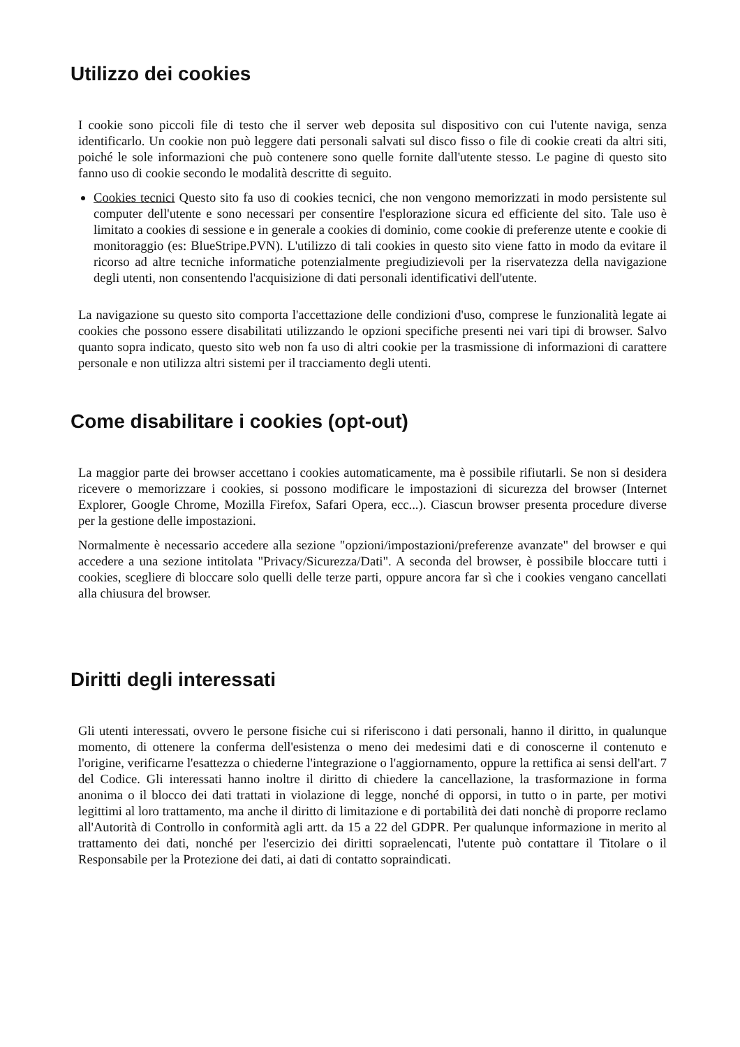Utilizzo dei cookies
I cookie sono piccoli file di testo che il server web deposita sul dispositivo con cui l'utente naviga, senza identificarlo. Un cookie non può leggere dati personali salvati sul disco fisso o file di cookie creati da altri siti, poiché le sole informazioni che può contenere sono quelle fornite dall'utente stesso. Le pagine di questo sito fanno uso di cookie secondo le modalità descritte di seguito.
Cookies tecnici Questo sito fa uso di cookies tecnici, che non vengono memorizzati in modo persistente sul computer dell'utente e sono necessari per consentire l'esplorazione sicura ed efficiente del sito. Tale uso è limitato a cookies di sessione e in generale a cookies di dominio, come cookie di preferenze utente e cookie di monitoraggio (es: BlueStripe.PVN). L'utilizzo di tali cookies in questo sito viene fatto in modo da evitare il ricorso ad altre tecniche informatiche potenzialmente pregiudizievoli per la riservatezza della navigazione degli utenti, non consentendo l'acquisizione di dati personali identificativi dell'utente.
La navigazione su questo sito comporta l'accettazione delle condizioni d'uso, comprese le funzionalità legate ai cookies che possono essere disabilitati utilizzando le opzioni specifiche presenti nei vari tipi di browser. Salvo quanto sopra indicato, questo sito web non fa uso di altri cookie per la trasmissione di informazioni di carattere personale e non utilizza altri sistemi per il tracciamento degli utenti.
Come disabilitare i cookies (opt-out)
La maggior parte dei browser accettano i cookies automaticamente, ma è possibile rifiutarli. Se non si desidera ricevere o memorizzare i cookies, si possono modificare le impostazioni di sicurezza del browser (Internet Explorer, Google Chrome, Mozilla Firefox, Safari Opera, ecc...). Ciascun browser presenta procedure diverse per la gestione delle impostazioni.
Normalmente è necessario accedere alla sezione "opzioni/impostazioni/preferenze avanzate" del browser e qui accedere a una sezione intitolata "Privacy/Sicurezza/Dati". A seconda del browser, è possibile bloccare tutti i cookies, scegliere di bloccare solo quelli delle terze parti, oppure ancora far sì che i cookies vengano cancellati alla chiusura del browser.
Diritti degli interessati
Gli utenti interessati, ovvero le persone fisiche cui si riferiscono i dati personali, hanno il diritto, in qualunque momento, di ottenere la conferma dell'esistenza o meno dei medesimi dati e di conoscerne il contenuto e l'origine, verificarne l'esattezza o chiederne l'integrazione o l'aggiornamento, oppure la rettifica ai sensi dell'art. 7 del Codice. Gli interessati hanno inoltre il diritto di chiedere la cancellazione, la trasformazione in forma anonima o il blocco dei dati trattati in violazione di legge, nonché di opporsi, in tutto o in parte, per motivi legittimi al loro trattamento, ma anche il diritto di limitazione e di portabilità dei dati nonchè di proporre reclamo all'Autorità di Controllo in conformità agli artt. da 15 a 22 del GDPR. Per qualunque informazione in merito al trattamento dei dati, nonché per l'esercizio dei diritti sopraelencati, l'utente può contattare il Titolare o il Responsabile per la Protezione dei dati, ai dati di contatto sopraindicati.